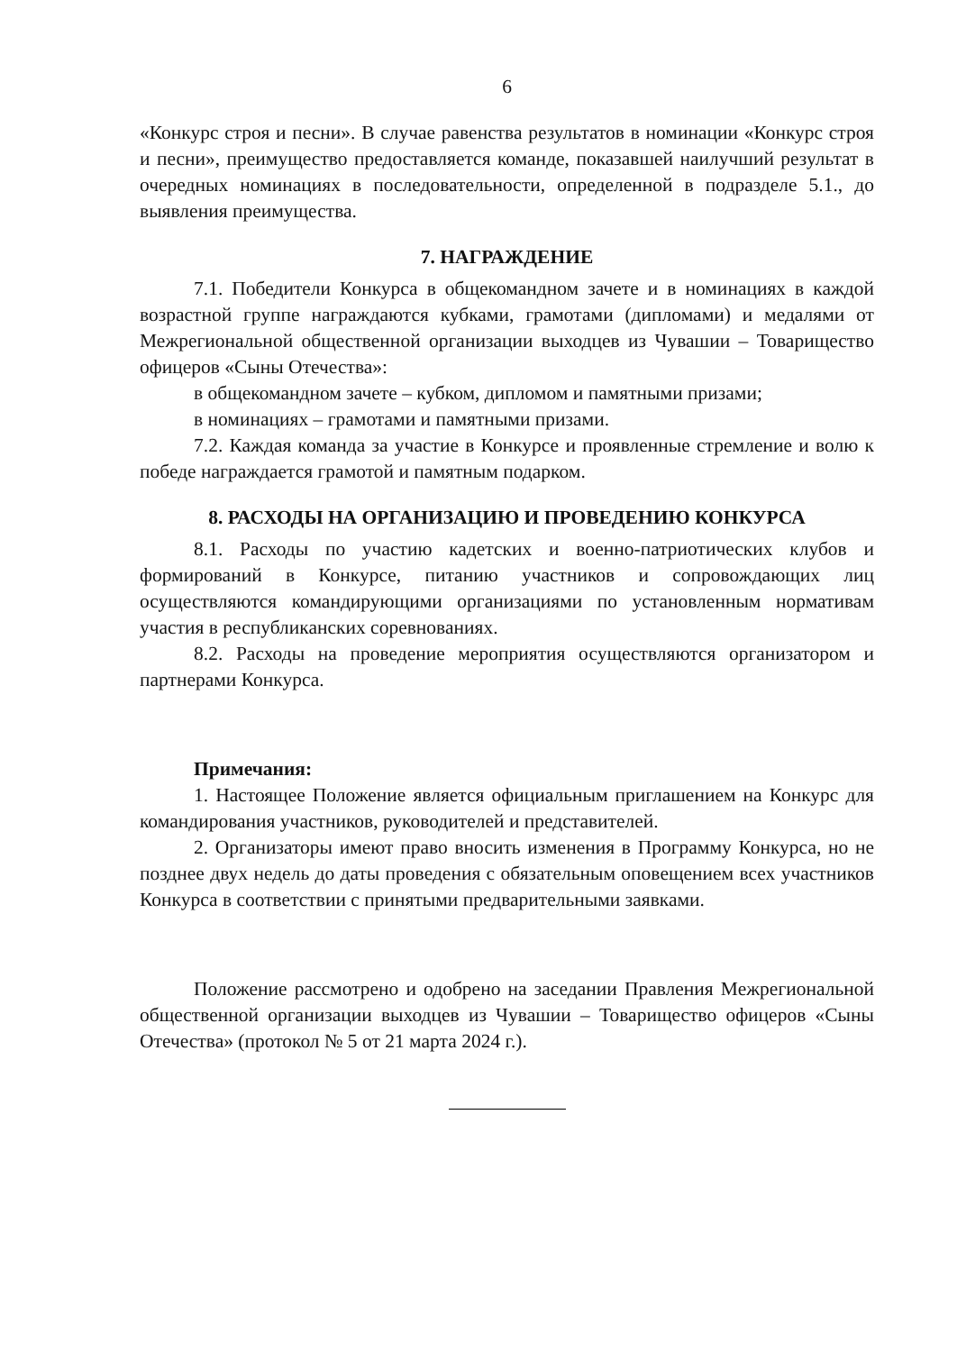6
«Конкурс строя и песни». В случае равенства результатов в номинации «Конкурс строя и песни», преимущество предоставляется команде, показавшей наилучший результат в очередных номинациях в последовательности, определенной в подразделе 5.1., до выявления преимущества.
7. НАГРАЖДЕНИЕ
7.1. Победители Конкурса в общекомандном зачете и в номинациях в каждой возрастной группе награждаются кубками, грамотами (дипломами) и медалями от Межрегиональной общественной организации выходцев из Чувашии – Товарищество офицеров «Сыны Отечества»:
в общекомандном зачете – кубком, дипломом и памятными призами;
в номинациях – грамотами и памятными призами.
7.2. Каждая команда за участие в Конкурсе и проявленные стремление и волю к победе награждается грамотой и памятным подарком.
8. РАСХОДЫ НА ОРГАНИЗАЦИЮ И ПРОВЕДЕНИЮ КОНКУРСА
8.1. Расходы по участию кадетских и военно-патриотических клубов и формирований в Конкурсе, питанию участников и сопровождающих лиц осуществляются командирующими организациями по установленным нормативам участия в республиканских соревнованиях.
8.2. Расходы на проведение мероприятия осуществляются организатором и партнерами Конкурса.
Примечания:
1. Настоящее Положение является официальным приглашением на Конкурс для командирования участников, руководителей и представителей.
2. Организаторы имеют право вносить изменения в Программу Конкурса, но не позднее двух недель до даты проведения с обязательным оповещением всех участников Конкурса в соответствии с принятыми предварительными заявками.
Положение рассмотрено и одобрено на заседании Правления Межрегиональной общественной организации выходцев из Чувашии – Товарищество офицеров «Сыны Отечества» (протокол № 5 от 21 марта 2024 г.).